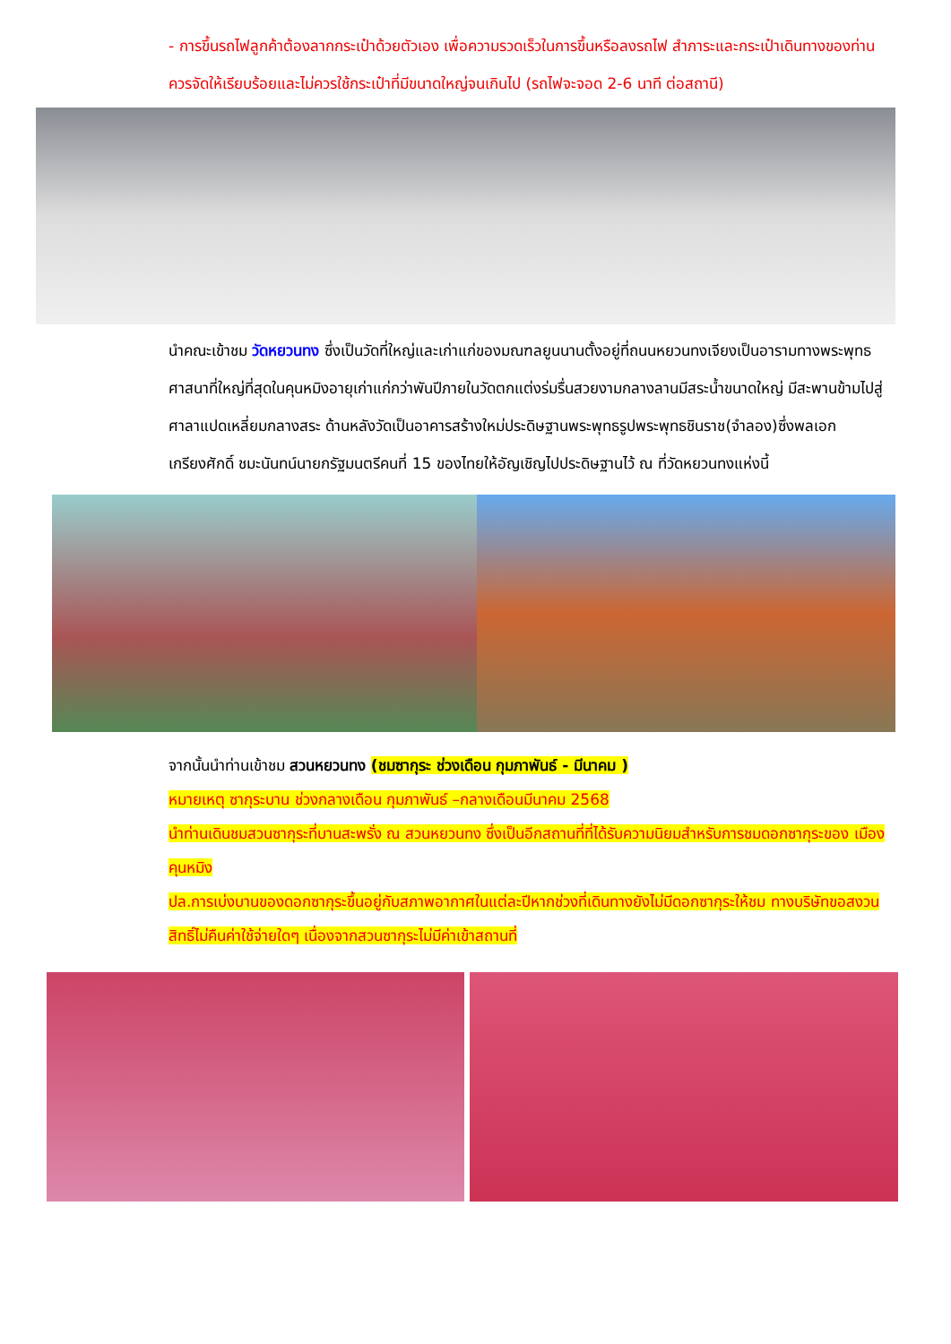- การขึ้นรถไฟลูกค้าต้องลากกระเป๋าด้วยตัวเอง เพื่อความรวดเร็วในการขึ้นหรือลงรถไฟ สำภาระและกระเป๋าเดินทางของท่าน ควรจัดให้เรียบร้อยและไม่ควรใช้กระเป๋าที่มีขนาดใหญ่จนเกินไป (รถไฟจะจอด 2-6 นาที ต่อสถานี)
นำคณะเข้าชม วัดหยวนทง ซึ่งเป็นวัดที่ใหญ่และเก่าแก่ของมณฑลยูนนานตั้งอยู่ที่ถนนหยวนทงเจียงเป็นอารามทางพระพุทธศาสนาที่ใหญ่ที่สุดในคุนหมิงอายุเก่าแก่กว่าพันปีภายในวัดตกแต่งร่มรื่นสวยงามกลางลานมีสระน้ำขนาดใหญ่ มีสะพานข้ามไปสู่ศาลาแปดเหลี่ยมกลางสระ ด้านหลังวัดเป็นอาคารสร้างใหม่ประดิษฐานพระพุทธรูปพระพุทธชินราช(จำลอง)ซึ่งพลเอกเกรียงศักดิ์ ชมะนันทน์นายกรัฐมนตรีคนที่ 15 ของไทยให้อัญเชิญไปประดิษฐานไว้ ณ ที่วัดหยวนทงแห่งนี้
จากนั้นนำท่านเข้าชม สวนหยวนทง (ชมซากุระ ช่วงเดือน กุมภาพันธ์ - มีนาคม )
หมายเหตุ ซากุระบาน ช่วงกลางเดือน กุมภาพันธ์ –กลางเดือนมีนาคม 2568
นำท่านเดินชมสวนซากุระที่บานสะพรั่ง ณ สวนหยวนทง ซึ่งเป็นอีกสถานที่ที่ได้รับความนิยมสำหรับการชมดอกซากุระของ เมืองคุนหมิง
ปล.การเบ่งบานของดอกซากุระขึ้นอยู่กับสภาพอากาศในแต่ละปีหากช่วงที่เดินทางยังไม่มีดอกซากุระให้ชม ทางบริษัทขอสงวนสิทธิ์ไม่คืนค่าใช้จ่ายใดๆ เนื่องจากสวนซากุระไม่มีค่าเข้าสถานที่